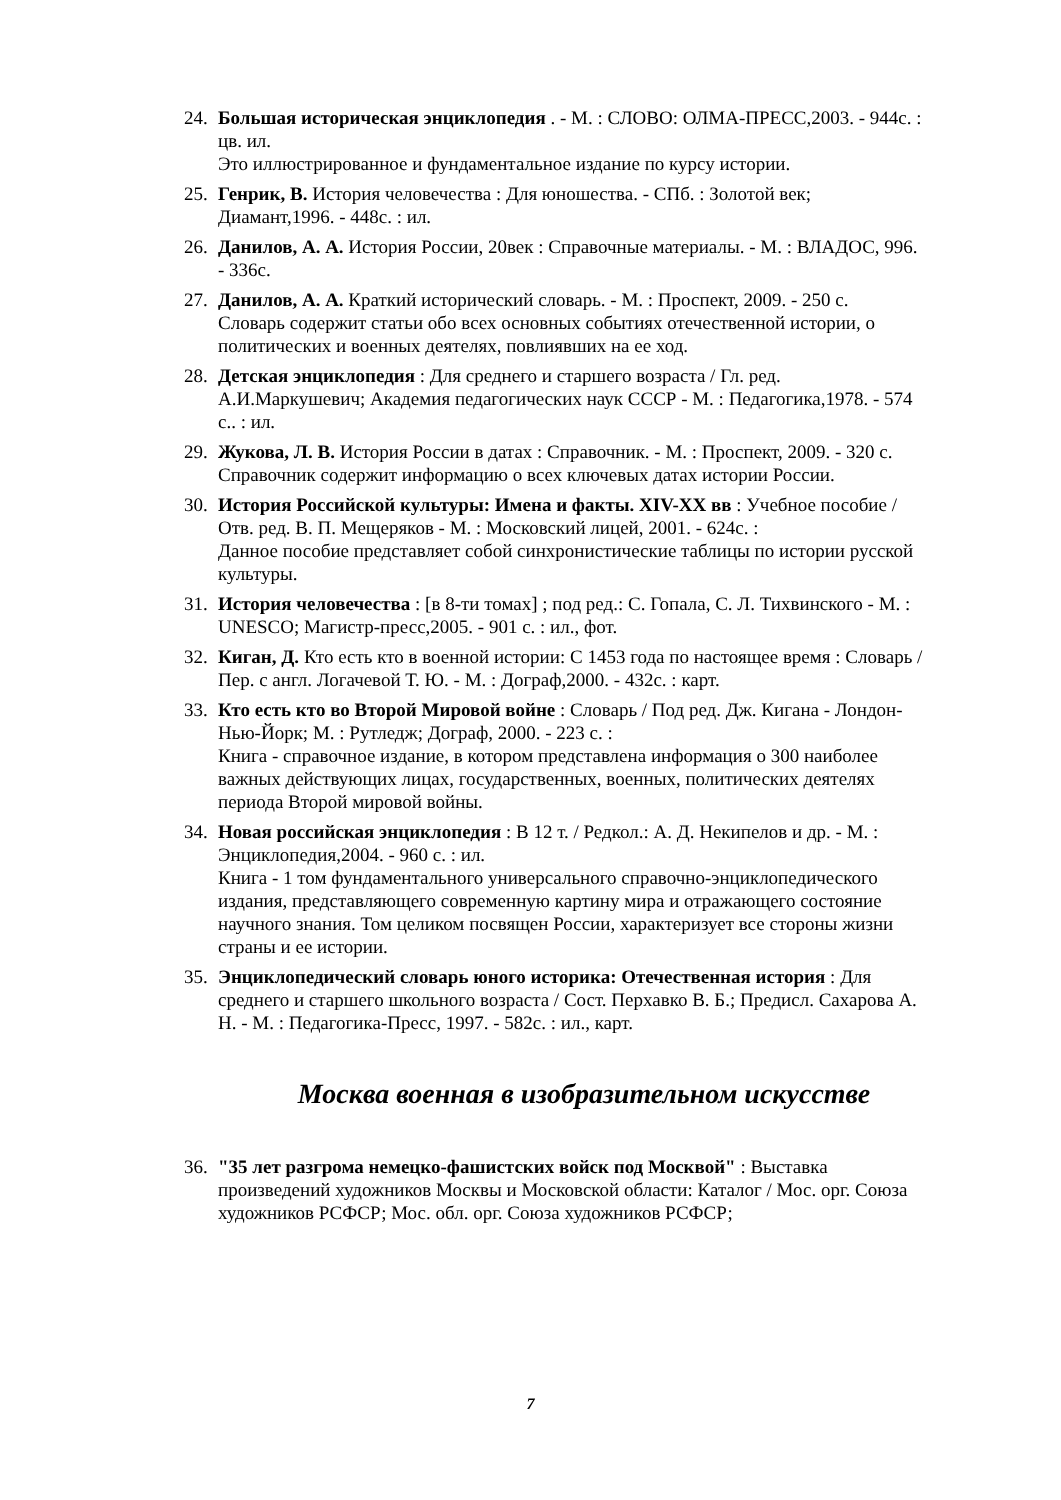24.
Большая историческая энциклопедия . - М. : СЛОВО: ОЛМА-ПРЕСС,2003. - 944с. : цв. ил.
Это иллюстрированное и фундаментальное издание по курсу истории.
25.
Генрик, В. История человечества : Для юношества. - СПб. : Золотой век; Диамант,1996. - 448с. : ил.
26.
Данилов, А. А. История России, 20век : Справочные материалы. - М. : ВЛАДОС, 996. - 336с.
27.
Данилов, А. А. Краткий исторический словарь. - М. : Проспект, 2009. - 250 с.
Словарь содержит статьи обо всех основных событиях отечественной истории, о политических и военных деятелях, повлиявших на ее ход.
28.
Детская энциклопедия : Для среднего и старшего возраста / Гл. ред. А.И.Маркушевич; Академия педагогических наук СССР - М. : Педагогика,1978. - 574 с.. : ил.
29.
Жукова, Л. В. История России в датах : Справочник. - М. : Проспект, 2009. - 320 с.
Справочник содержит информацию о всех ключевых датах истории России.
30.
История Российской культуры: Имена и факты. XIV-XX вв : Учебное пособие / Отв. ред. В. П. Мещеряков - М. : Московский лицей, 2001. - 624с. :
Данное пособие представляет собой синхронистические таблицы по истории русской культуры.
31.
История человечества : [в 8-ти томах] ; под ред.: С. Гопала, С. Л. Тихвинского - М. : UNESCO; Магистр-пресс,2005. - 901 с. : ил., фот.
32.
Киган, Д. Кто есть кто в военной истории: С 1453 года по настоящее время : Словарь /Пер. с англ. Логачевой Т. Ю. - М. : Дограф,2000. - 432с. : карт.
33.
Кто есть кто во Второй Мировой войне : Словарь / Под ред. Дж. Кигана - Лондон-Нью-Йорк; М. : Рутледж; Дограф, 2000. - 223 с. :
Книга - справочное издание, в котором представлена информация о 300 наиболее важных действующих лицах, государственных, военных, политических деятелях периода Второй мировой войны.
34.
Новая российская энциклопедия : В 12 т. / Редкол.: А. Д. Некипелов и др. - М. : Энциклопедия,2004. - 960 с. : ил.
Книга - 1 том фундаментального универсального справочно-энциклопедического издания, представляющего современную картину мира и отражающего состояние научного знания. Том целиком посвящен России, характеризует все стороны жизни страны и ее истории.
35.
Энциклопедический словарь юного историка: Отечественная история : Для среднего и старшего школьного возраста / Сост. Перхавко В. Б.; Предисл. Сахарова А. Н. - М. : Педагогика-Пресс, 1997. - 582с. : ил., карт.
Москва военная в изобразительном искусстве
36.
"35 лет разгрома немецко-фашистских войск под Москвой" : Выставка произведений художников Москвы и Московской области: Каталог / Мос. орг. Союза художников РСФСР; Мос. обл. орг. Союза художников РСФСР;
7